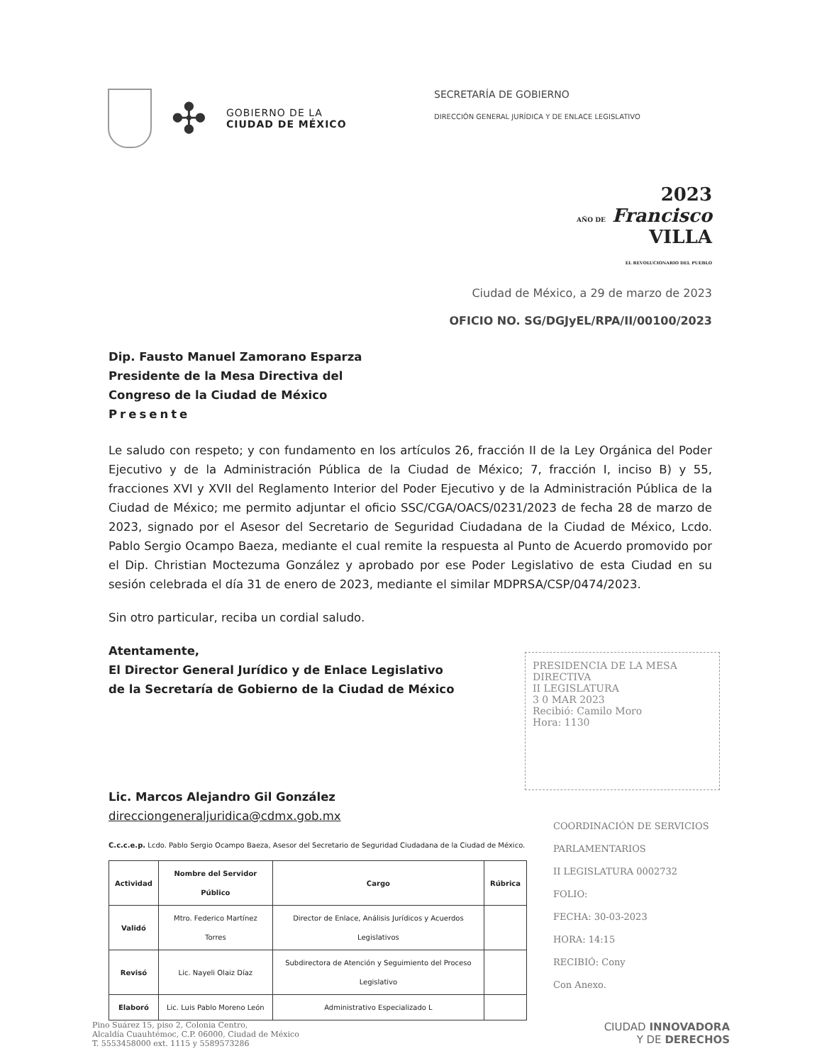✣
GOBIERNO DE LA
CIUDAD DE MÉXICO
SECRETARÍA DE GOBIERNO
DIRECCIÓN GENERAL JURÍDICA Y DE ENLACE LEGISLATIVO
2023
AÑO DE Francisco
VILLA
EL REVOLUCIONARIO DEL PUEBLO
Ciudad de México, a 29 de marzo de 2023
OFICIO NO. SG/DGJyEL/RPA/II/00100/2023
Dip. Fausto Manuel Zamorano Esparza
Presidente de la Mesa Directiva del
Congreso de la Ciudad de México
Presente
Le saludo con respeto; y con fundamento en los artículos 26, fracción II de la Ley Orgánica del Poder Ejecutivo y de la Administración Pública de la Ciudad de México; 7, fracción I, inciso B) y 55, fracciones XVI y XVII del Reglamento Interior del Poder Ejecutivo y de la Administración Pública de la Ciudad de México; me permito adjuntar el oficio SSC/CGA/OACS/0231/2023 de fecha 28 de marzo de 2023, signado por el Asesor del Secretario de Seguridad Ciudadana de la Ciudad de México, Lcdo. Pablo Sergio Ocampo Baeza, mediante el cual remite la respuesta al Punto de Acuerdo promovido por el Dip. Christian Moctezuma González y aprobado por ese Poder Legislativo de esta Ciudad en su sesión celebrada el día 31 de enero de 2023, mediante el similar MDPRSA/CSP/0474/2023.
Sin otro particular, reciba un cordial saludo.
Atentamente,
El Director General Jurídico y de Enlace Legislativo
de la Secretaría de Gobierno de la Ciudad de México
Lic. Marcos Alejandro Gil González
direcciongeneraljuridica@cdmx.gob.mx
C.c.c.e.p. Lcdo. Pablo Sergio Ocampo Baeza, Asesor del Secretario de Seguridad Ciudadana de la Ciudad de México.
| Actividad | Nombre del Servidor Público | Cargo | Rúbrica |
| --- | --- | --- | --- |
| Validó | Mtro. Federico Martínez Torres | Director de Enlace, Análisis Jurídicos y Acuerdos Legislativos | |
| Revisó | Lic. Nayeli Olaiz Díaz | Subdirectora de Atención y Seguimiento del Proceso Legislativo | |
| Elaboró | Lic. Luis Pablo Moreno León | Administrativo Especializado L | |
PRESIDENCIA DE LA MESA DIRECTIVA
II LEGISLATURA
3 0 MAR 2023
Recibió: Camilo Moro
Hora: 1130
COORDINACIÓN DE SERVICIOS PARLAMENTARIOS
II LEGISLATURA 0002732
FOLIO:
FECHA: 30-03-2023
HORA: 14:15
RECIBIÓ: Cony
Con Anexo.
Pino Suárez 15, piso 2, Colonia Centro,
Alcaldía Cuauhtémoc, C.P. 06000, Ciudad de México
T. 5553458000 ext. 1115 y 5589573286
CIUDAD INNOVADORA
Y DE DERECHOS